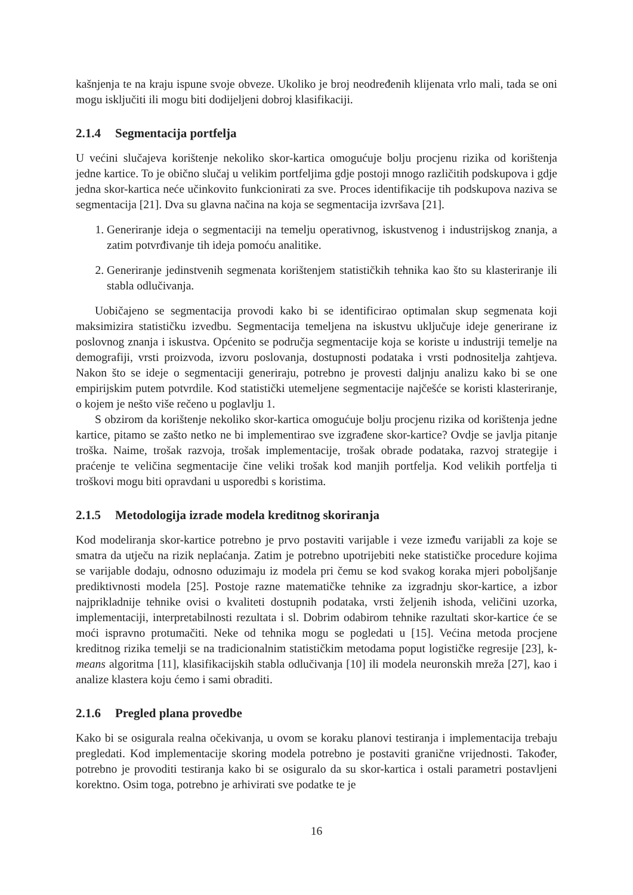kašnjenja te na kraju ispune svoje obveze. Ukoliko je broj neodređenih klijenata vrlo mali, tada se oni mogu isključiti ili mogu biti dodijeljeni dobroj klasifikaciji.
2.1.4 Segmentacija portfelja
U većini slučajeva korištenje nekoliko skor-kartica omogućuje bolju procjenu rizika od korištenja jedne kartice. To je obično slučaj u velikim portfeljima gdje postoji mnogo različitih podskupova i gdje jedna skor-kartica neće učinkovito funkcionirati za sve. Proces identifikacije tih podskupova naziva se segmentacija [21]. Dva su glavna načina na koja se segmentacija izvršava [21].
1. Generiranje ideja o segmentaciji na temelju operativnog, iskustvenog i industrijskog znanja, a zatim potvrđivanje tih ideja pomoću analitike.
2. Generiranje jedinstvenih segmenata korištenjem statističkih tehnika kao što su klasteriranje ili stabla odlučivanja.
Uobičajeno se segmentacija provodi kako bi se identificirao optimalan skup segmenata koji maksimizira statističku izvedbu. Segmentacija temeljena na iskustvu uključuje ideje generirane iz poslovnog znanja i iskustva. Općenito se područja segmentacije koja se koriste u industriji temelje na demografiji, vrsti proizvoda, izvoru poslovanja, dostupnosti podataka i vrsti podnositelja zahtjeva. Nakon što se ideje o segmentaciji generiraju, potrebno je provesti daljnju analizu kako bi se one empirijskim putem potvrdile. Kod statistički utemeljene segmentacije najčešće se koristi klasteriranje, o kojem je nešto više rečeno u poglavlju 1.
S obzirom da korištenje nekoliko skor-kartica omogućuje bolju procjenu rizika od korištenja jedne kartice, pitamo se zašto netko ne bi implementirao sve izgrađene skor-kartice? Ovdje se javlja pitanje troška. Naime, trošak razvoja, trošak implementacije, trošak obrade podataka, razvoj strategije i praćenje te veličina segmentacije čine veliki trošak kod manjih portfelja. Kod velikih portfelja ti troškovi mogu biti opravdani u usporedbi s koristima.
2.1.5 Metodologija izrade modela kreditnog skoriranja
Kod modeliranja skor-kartice potrebno je prvo postaviti varijable i veze između varijabli za koje se smatra da utječu na rizik neplaćanja. Zatim je potrebno upotrijebiti neke statističke procedure kojima se varijable dodaju, odnosno oduzimaju iz modela pri čemu se kod svakog koraka mjeri poboljšanje prediktivnosti modela [25]. Postoje razne matematičke tehnike za izgradnju skor-kartice, a izbor najprikladnije tehnike ovisi o kvaliteti dostupnih podataka, vrsti željenih ishoda, veličini uzorka, implementaciji, interpretabilnosti rezultata i sl. Dobrim odabirom tehnike razultati skor-kartice će se moći ispravno protumačiti. Neke od tehnika mogu se pogledati u [15]. Većina metoda procjene kreditnog rizika temelji se na tradicionalnim statističkim metodama poput logističke regresije [23], k-means algoritma [11], klasifikacijskih stabla odlučivanja [10] ili modela neuronskih mreža [27], kao i analize klastera koju ćemo i sami obraditi.
2.1.6 Pregled plana provedbe
Kako bi se osigurala realna očekivanja, u ovom se koraku planovi testiranja i implementacija trebaju pregledati. Kod implementacije skoring modela potrebno je postaviti granične vrijednosti. Također, potrebno je provoditi testiranja kako bi se osiguralo da su skor-kartica i ostali parametri postavljeni korektno. Osim toga, potrebno je arhivirati sve podatke te je
16